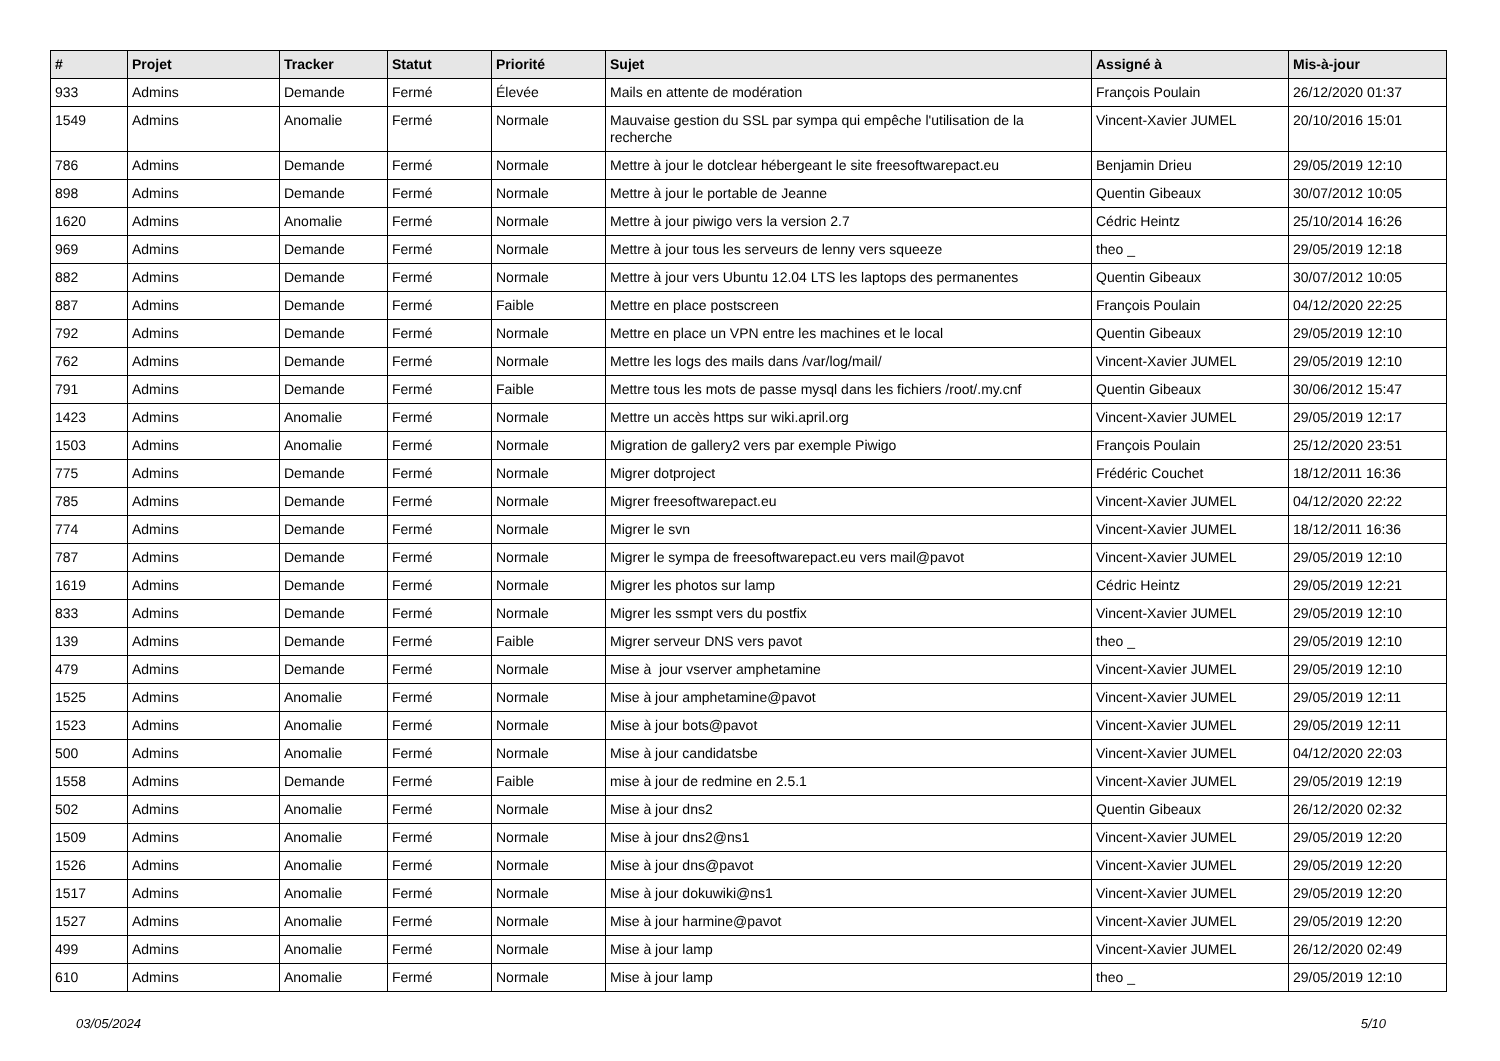| # | Projet | Tracker | Statut | Priorité | Sujet | Assigné à | Mis-à-jour |
| --- | --- | --- | --- | --- | --- | --- | --- |
| 933 | Admins | Demande | Fermé | Élevée | Mails en attente de modération | François Poulain | 26/12/2020 01:37 |
| 1549 | Admins | Anomalie | Fermé | Normale | Mauvaise gestion du SSL par sympa qui empêche l'utilisation de la recherche | Vincent-Xavier JUMEL | 20/10/2016 15:01 |
| 786 | Admins | Demande | Fermé | Normale | Mettre à jour le dotclear hébergeant le site freesoftwarepact.eu | Benjamin Drieu | 29/05/2019 12:10 |
| 898 | Admins | Demande | Fermé | Normale | Mettre à jour le portable de Jeanne | Quentin Gibeaux | 30/07/2012 10:05 |
| 1620 | Admins | Anomalie | Fermé | Normale | Mettre à jour piwigo vers la version 2.7 | Cédric Heintz | 25/10/2014 16:26 |
| 969 | Admins | Demande | Fermé | Normale | Mettre à jour tous les serveurs de lenny vers squeeze | theo _ | 29/05/2019 12:18 |
| 882 | Admins | Demande | Fermé | Normale | Mettre à jour vers Ubuntu 12.04 LTS les laptops des permanentes | Quentin Gibeaux | 30/07/2012 10:05 |
| 887 | Admins | Demande | Fermé | Faible | Mettre en place postscreen | François Poulain | 04/12/2020 22:25 |
| 792 | Admins | Demande | Fermé | Normale | Mettre en place un VPN entre les machines et le local | Quentin Gibeaux | 29/05/2019 12:10 |
| 762 | Admins | Demande | Fermé | Normale | Mettre les logs des mails dans /var/log/mail/ | Vincent-Xavier JUMEL | 29/05/2019 12:10 |
| 791 | Admins | Demande | Fermé | Faible | Mettre tous les mots de passe mysql dans les fichiers /root/.my.cnf | Quentin Gibeaux | 30/06/2012 15:47 |
| 1423 | Admins | Anomalie | Fermé | Normale | Mettre un accès https sur wiki.april.org | Vincent-Xavier JUMEL | 29/05/2019 12:17 |
| 1503 | Admins | Anomalie | Fermé | Normale | Migration de gallery2 vers par exemple Piwigo | François Poulain | 25/12/2020 23:51 |
| 775 | Admins | Demande | Fermé | Normale | Migrer dotproject | Frédéric Couchet | 18/12/2011 16:36 |
| 785 | Admins | Demande | Fermé | Normale | Migrer freesoftwarepact.eu | Vincent-Xavier JUMEL | 04/12/2020 22:22 |
| 774 | Admins | Demande | Fermé | Normale | Migrer le svn | Vincent-Xavier JUMEL | 18/12/2011 16:36 |
| 787 | Admins | Demande | Fermé | Normale | Migrer le sympa de freesoftwarepact.eu vers mail@pavot | Vincent-Xavier JUMEL | 29/05/2019 12:10 |
| 1619 | Admins | Demande | Fermé | Normale | Migrer les photos sur lamp | Cédric Heintz | 29/05/2019 12:21 |
| 833 | Admins | Demande | Fermé | Normale | Migrer les ssmpt vers du postfix | Vincent-Xavier JUMEL | 29/05/2019 12:10 |
| 139 | Admins | Demande | Fermé | Faible | Migrer serveur DNS vers pavot | theo _ | 29/05/2019 12:10 |
| 479 | Admins | Demande | Fermé | Normale | Mise à jour vserver amphetamine | Vincent-Xavier JUMEL | 29/05/2019 12:10 |
| 1525 | Admins | Anomalie | Fermé | Normale | Mise à jour amphetamine@pavot | Vincent-Xavier JUMEL | 29/05/2019 12:11 |
| 1523 | Admins | Anomalie | Fermé | Normale | Mise à jour bots@pavot | Vincent-Xavier JUMEL | 29/05/2019 12:11 |
| 500 | Admins | Anomalie | Fermé | Normale | Mise à jour candidatsbe | Vincent-Xavier JUMEL | 04/12/2020 22:03 |
| 1558 | Admins | Demande | Fermé | Faible | mise à jour de redmine en 2.5.1 | Vincent-Xavier JUMEL | 29/05/2019 12:19 |
| 502 | Admins | Anomalie | Fermé | Normale | Mise à jour dns2 | Quentin Gibeaux | 26/12/2020 02:32 |
| 1509 | Admins | Anomalie | Fermé | Normale | Mise à jour dns2@ns1 | Vincent-Xavier JUMEL | 29/05/2019 12:20 |
| 1526 | Admins | Anomalie | Fermé | Normale | Mise à jour dns@pavot | Vincent-Xavier JUMEL | 29/05/2019 12:20 |
| 1517 | Admins | Anomalie | Fermé | Normale | Mise à jour dokuwiki@ns1 | Vincent-Xavier JUMEL | 29/05/2019 12:20 |
| 1527 | Admins | Anomalie | Fermé | Normale | Mise à jour harmine@pavot | Vincent-Xavier JUMEL | 29/05/2019 12:20 |
| 499 | Admins | Anomalie | Fermé | Normale | Mise à jour lamp | Vincent-Xavier JUMEL | 26/12/2020 02:49 |
| 610 | Admins | Anomalie | Fermé | Normale | Mise à jour lamp | theo _ | 29/05/2019 12:10 |
03/05/2024 5/10